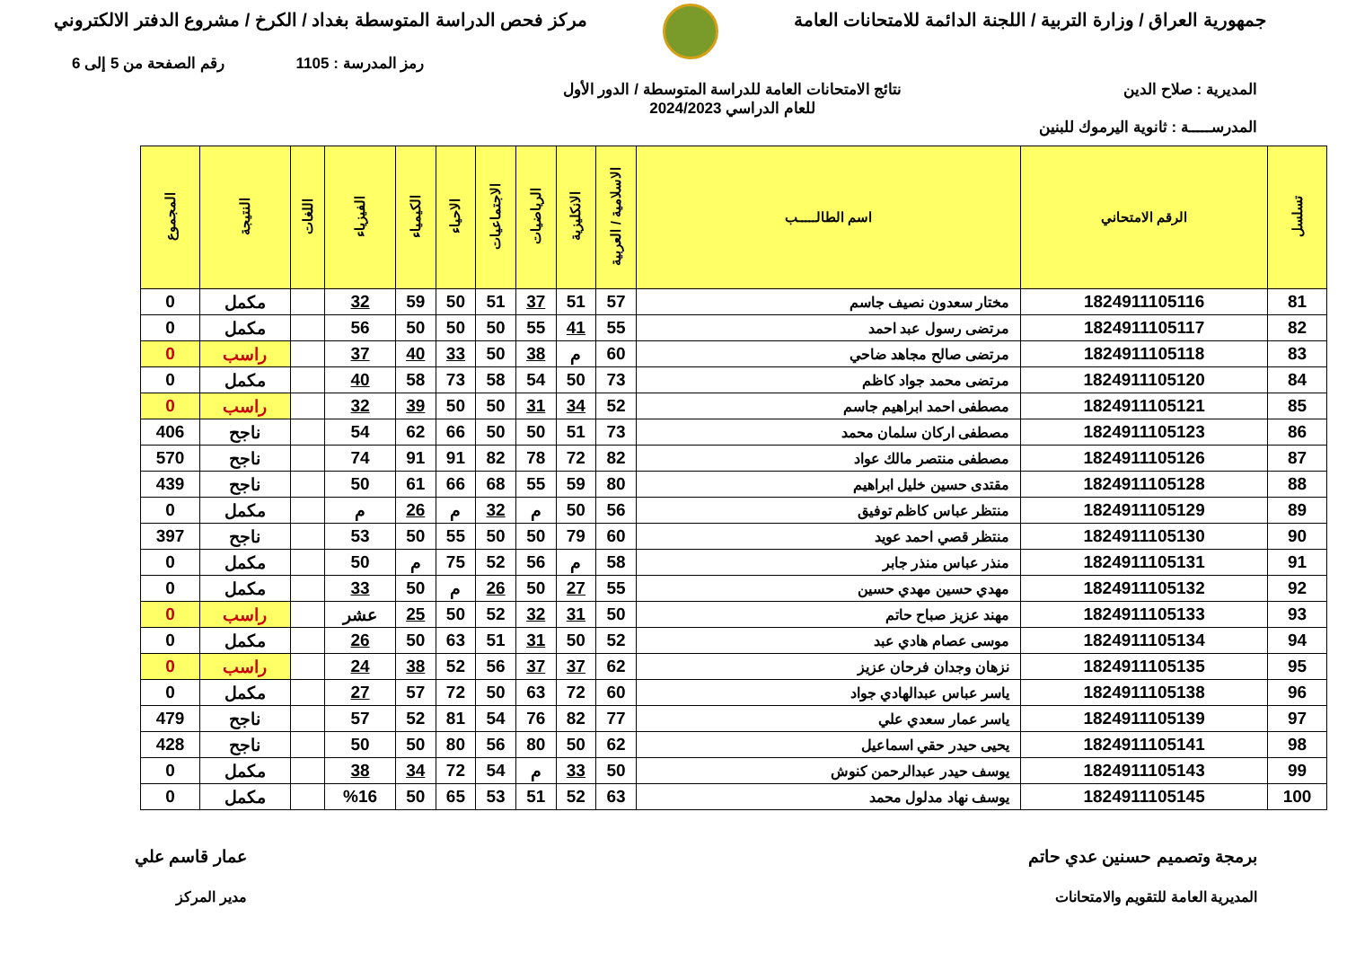جمهورية العراق / وزارة التربية / اللجنة الدائمة للامتحانات العامة
مركز فحص الدراسة المتوسطة بغداد / الكرخ / مشروع الدفتر الالكتروني
رمز المدرسة : 1105 رقم الصفحة من 5 إلى 6
المديرية : صلاح الدين نتائج الامتحانات العامة للدراسة المتوسطة / الدور الأول
للعام الدراسي 2024/2023
المدرســـــة : ثانوية اليرموك للبنين
| تسلسل | الرقم الامتحاني | اسم الطالـــــب | الاسلامية / العربية | الانكليزية | الرياضيات | الاجتماعيات | الاحياء | الكيمياء | الفيزياء | اللغات | النتيجة | المجموع |
| --- | --- | --- | --- | --- | --- | --- | --- | --- | --- | --- | --- | --- |
| 81 | 1824911105116 | مختار سعدون نصيف جاسم | 57 | 51 | 37 | 51 | 50 | 59 | 32 | | مكمل | 0 |
| 82 | 1824911105117 | مرتضى رسول عبد احمد | 55 | 41 | 55 | 50 | 50 | 50 | 56 | | مكمل | 0 |
| 83 | 1824911105118 | مرتضى صالح مجاهد ضاحي | 60 | م | 38 | 50 | 33 | 40 | 37 | | راسب | 0 |
| 84 | 1824911105120 | مرتضى محمد جواد كاظم | 73 | 50 | 54 | 58 | 73 | 58 | 40 | | مكمل | 0 |
| 85 | 1824911105121 | مصطفى احمد ابراهيم جاسم | 52 | 34 | 31 | 50 | 50 | 39 | 32 | | راسب | 0 |
| 86 | 1824911105123 | مصطفى اركان سلمان محمد | 73 | 51 | 50 | 50 | 66 | 62 | 54 | | ناجح | 406 |
| 87 | 1824911105126 | مصطفى منتصر مالك عواد | 82 | 72 | 78 | 82 | 91 | 91 | 74 | | ناجح | 570 |
| 88 | 1824911105128 | مقتدى حسين خليل ابراهيم | 80 | 59 | 55 | 68 | 66 | 61 | 50 | | ناجح | 439 |
| 89 | 1824911105129 | منتظر عباس كاظم توفيق | 56 | 50 | م | 32 | م | 26 | م | | مكمل | 0 |
| 90 | 1824911105130 | منتظر قصي احمد عويد | 60 | 79 | 50 | 50 | 55 | 50 | 53 | | ناجح | 397 |
| 91 | 1824911105131 | منذر عباس منذر جابر | 58 | م | 56 | 52 | 75 | م | 50 | | مكمل | 0 |
| 92 | 1824911105132 | مهدي حسين مهدي حسين | 55 | 27 | 50 | 26 | م | 50 | 33 | | مكمل | 0 |
| 93 | 1824911105133 | مهند عزيز صباح حاتم | 50 | 31 | 32 | 52 | 50 | 25 | عشر | | راسب | 0 |
| 94 | 1824911105134 | موسى عصام هادي عبد | 52 | 50 | 31 | 51 | 63 | 50 | 26 | | مكمل | 0 |
| 95 | 1824911105135 | نزهان وجدان فرحان عزيز | 62 | 37 | 37 | 56 | 52 | 38 | 24 | | راسب | 0 |
| 96 | 1824911105138 | ياسر عباس عبدالهادي جواد | 60 | 72 | 63 | 50 | 72 | 57 | 27 | | مكمل | 0 |
| 97 | 1824911105139 | ياسر عمار سعدي علي | 77 | 82 | 76 | 54 | 81 | 52 | 57 | | ناجح | 479 |
| 98 | 1824911105141 | يحيى حيدر حقي اسماعيل | 62 | 50 | 80 | 56 | 80 | 50 | 50 | | ناجح | 428 |
| 99 | 1824911105143 | يوسف حيدر عبدالرحمن كنوش | 50 | 33 | م | 54 | 72 | 34 | 38 | | مكمل | 0 |
| 100 | 1824911105145 | يوسف نهاد مدلول محمد | 63 | 52 | 51 | 53 | 65 | 50 | %16 | | مكمل | 0 |
برمجة وتصميم حسنين عدي حاتم
المديرية العامة للتقويم والامتحانات
عمار قاسم علي
مدير المركز